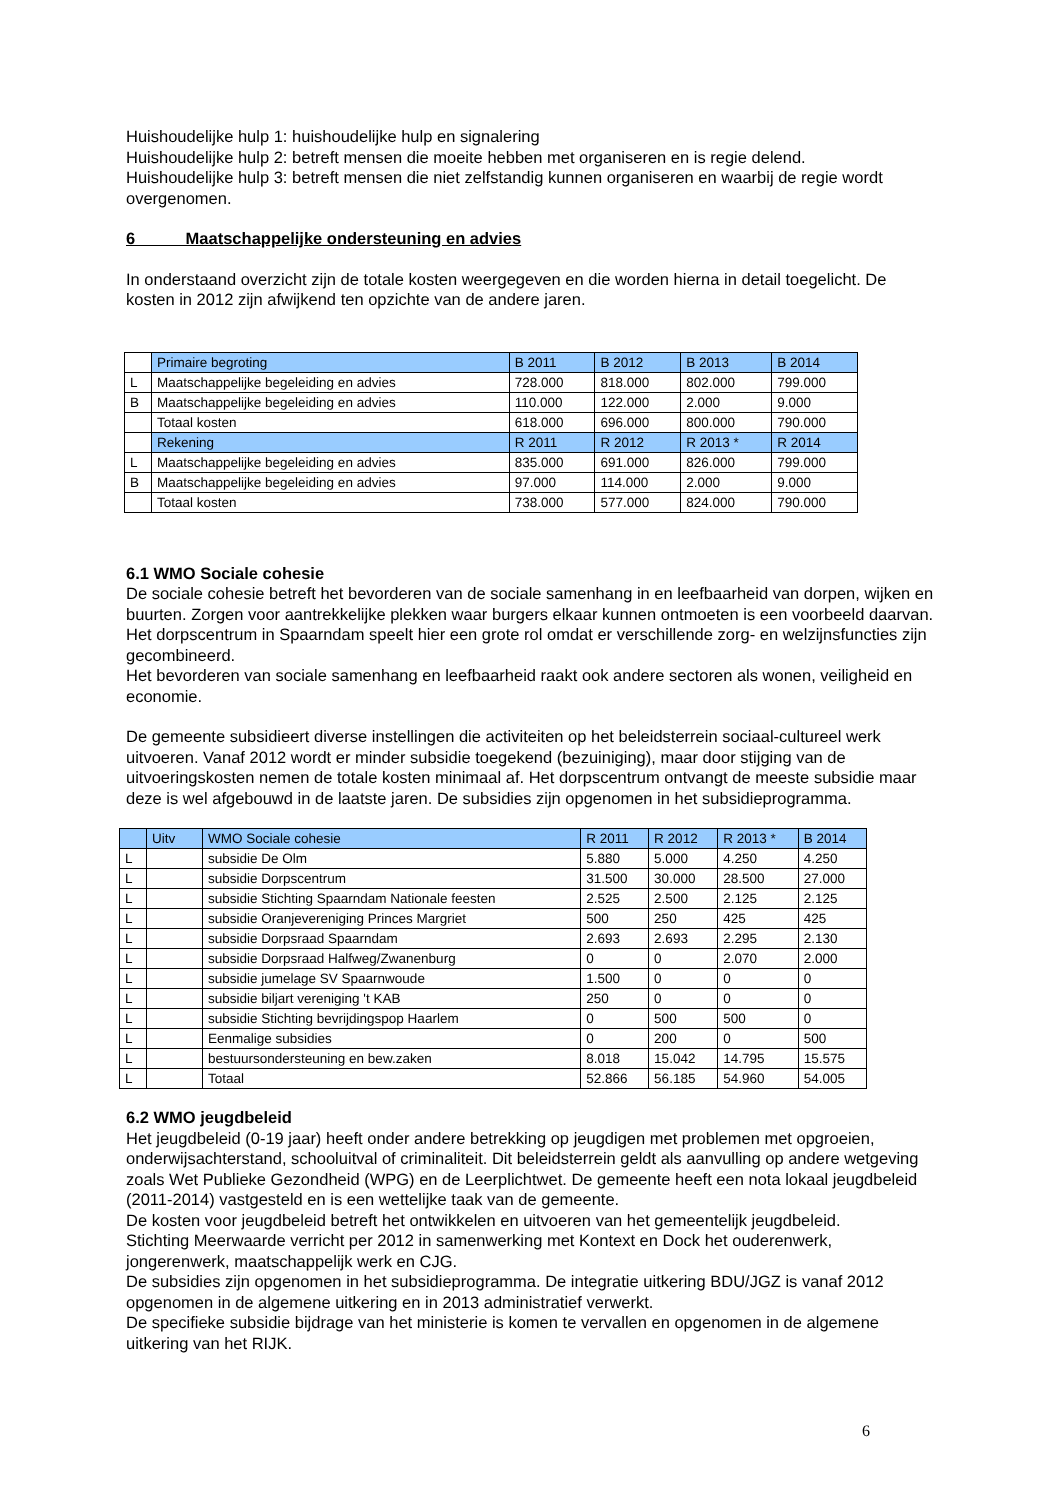Huishoudelijke hulp 1: huishoudelijke hulp en signalering
Huishoudelijke hulp 2: betreft mensen die moeite hebben met organiseren en is regie delend.
Huishoudelijke hulp 3: betreft mensen die niet zelfstandig kunnen organiseren en waarbij de regie wordt overgenomen.
6 Maatschappelijke ondersteuning en advies
In onderstaand overzicht zijn de totale kosten weergegeven en die worden hierna in detail toegelicht. De kosten in 2012 zijn afwijkend ten opzichte van de andere jaren.
| | Primaire begroting | B 2011 | B 2012 | B 2013 | B 2014 |
| L | Maatschappelijke begeleiding en advies | 728.000 | 818.000 | 802.000 | 799.000 |
| B | Maatschappelijke begeleiding en advies | 110.000 | 122.000 | 2.000 | 9.000 |
| | Totaal kosten | 618.000 | 696.000 | 800.000 | 790.000 |
| | Rekening | R 2011 | R 2012 | R 2013 * | R 2014 |
| L | Maatschappelijke begeleiding en advies | 835.000 | 691.000 | 826.000 | 799.000 |
| B | Maatschappelijke begeleiding en advies | 97.000 | 114.000 | 2.000 | 9.000 |
| | Totaal kosten | 738.000 | 577.000 | 824.000 | 790.000 |
6.1 WMO Sociale cohesie
De sociale cohesie betreft het bevorderen van de sociale samenhang in en leefbaarheid van dorpen, wijken en buurten. Zorgen voor aantrekkelijke plekken waar burgers elkaar kunnen ontmoeten is een voorbeeld daarvan. Het dorpscentrum in Spaarndam speelt hier een grote rol omdat er verschillende zorg- en welzijnsfuncties zijn gecombineerd.
Het bevorderen van sociale samenhang en leefbaarheid raakt ook andere sectoren als wonen, veiligheid en economie.
De gemeente subsidieert diverse instellingen die activiteiten op het beleidsterrein sociaal-cultureel werk uitvoeren. Vanaf 2012 wordt er minder subsidie toegekend (bezuiniging), maar door stijging van de uitvoeringskosten nemen de totale kosten minimaal af. Het dorpscentrum ontvangt de meeste subsidie maar deze is wel afgebouwd in de laatste jaren. De subsidies zijn opgenomen in het subsidieprogramma.
| | Uitv | WMO Sociale cohesie | R 2011 | R 2012 | R 2013 * | B 2014 |
| L | | subsidie De Olm | 5.880 | 5.000 | 4.250 | 4.250 |
| L | | subsidie Dorpscentrum | 31.500 | 30.000 | 28.500 | 27.000 |
| L | | subsidie Stichting Spaarndam Nationale feesten | 2.525 | 2.500 | 2.125 | 2.125 |
| L | | subsidie Oranjevereniging Princes Margriet | 500 | 250 | 425 | 425 |
| L | | subsidie Dorpsraad Spaarndam | 2.693 | 2.693 | 2.295 | 2.130 |
| L | | subsidie Dorpsraad Halfweg/Zwanenburg | 0 | 0 | 2.070 | 2.000 |
| L | | subsidie jumelage SV Spaarnwoude | 1.500 | 0 | 0 | 0 |
| L | | subsidie biljart vereniging 't KAB | 250 | 0 | 0 | 0 |
| L | | subsidie Stichting bevrijdingspop Haarlem | 0 | 500 | 500 | 0 |
| L | | Eenmalige subsidies | 0 | 200 | 0 | 500 |
| L | | bestuursondersteuning en bew.zaken | 8.018 | 15.042 | 14.795 | 15.575 |
| L | | Totaal | 52.866 | 56.185 | 54.960 | 54.005 |
6.2 WMO jeugdbeleid
Het jeugdbeleid (0-19 jaar) heeft onder andere betrekking op jeugdigen met problemen met opgroeien, onderwijsachterstand, schooluitval of criminaliteit. Dit beleidsterrein geldt als aanvulling op andere wetgeving zoals Wet Publieke Gezondheid (WPG) en de Leerplichtwet. De gemeente heeft een nota lokaal jeugdbeleid (2011-2014) vastgesteld en is een wettelijke taak van de gemeente.
De kosten voor jeugdbeleid betreft het ontwikkelen en uitvoeren van het gemeentelijk jeugdbeleid.
Stichting Meerwaarde verricht per 2012 in samenwerking met Kontext en Dock het ouderenwerk, jongerenwerk, maatschappelijk werk en CJG.
De subsidies zijn opgenomen in het subsidieprogramma. De integratie uitkering BDU/JGZ is vanaf 2012 opgenomen in de algemene uitkering en in 2013 administratief verwerkt.
De specifieke subsidie bijdrage van het ministerie is komen te vervallen en opgenomen in de algemene uitkering van het RIJK.
6